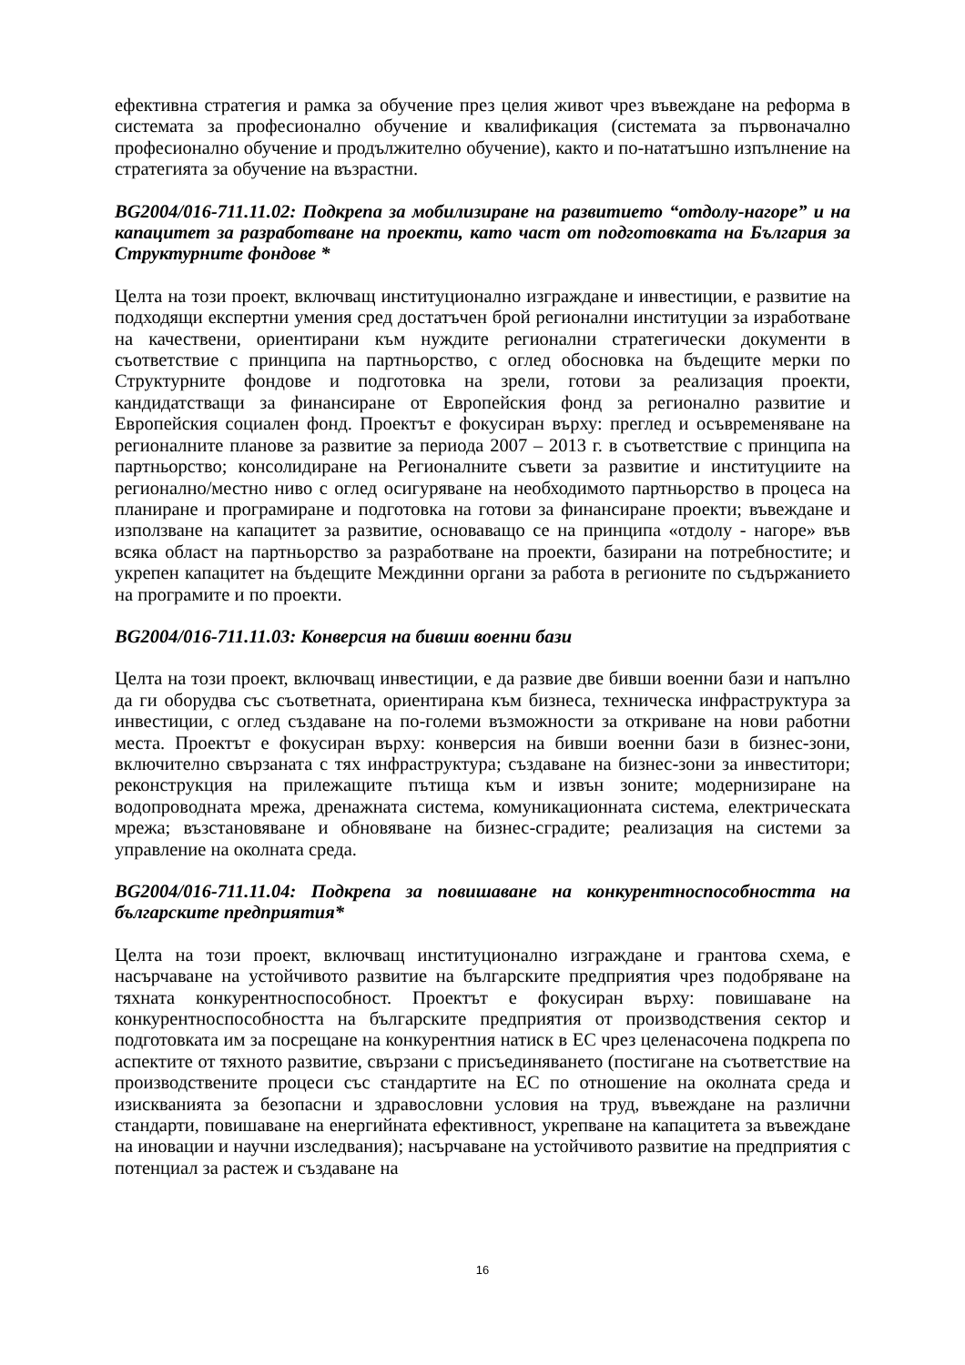ефективна стратегия и рамка за обучение през целия живот чрез въвеждане на реформа в системата за професионално обучение и квалификация (системата за първоначално професионално обучение и продължително обучение), както и по-нататъшно изпълнение на стратегията за обучение на възрастни.
BG2004/016-711.11.02: Подкрепа за мобилизиране на развитието “отдолу-нагоре” и на капацитет за разработване на проекти, като част от подготовката на България за Структурните фондове *
Целта на този проект, включващ институционално изграждане и инвестиции, е развитие на подходящи експертни умения сред достатъчен брой регионални институции за изработване на качествени, ориентирани към нуждите регионални стратегически документи в съответствие с принципа на партньорство, с оглед обосновка на бъдещите мерки по Структурните фондове и подготовка на зрели, готови за реализация проекти, кандидатстващи за финансиране от Европейския фонд за регионално развитие и Европейския социален фонд. Проектът е фокусиран върху: преглед и осъвременяване на регионалните планове за развитие за периода 2007 – 2013 г. в съответствие с принципа на партньорство; консолидиране на Регионалните съвети за развитие и институциите на регионално/местно ниво с оглед осигуряване на необходимото партньорство в процеса на планиране и програмиране и подготовка на готови за финансиране проекти; въвеждане и използване на капацитет за развитие, основаващо се на принципа «отдолу - нагоре» във всяка област на партньорство за разработване на проекти, базирани на потребностите; и укрепен капацитет на бъдещите Междинни органи за работа в регионите по съдържанието на програмите и по проекти.
BG2004/016-711.11.03: Конверсия на бивши военни бази
Целта на този проект, включващ инвестиции, е да развие две бивши военни бази и напълно да ги оборудва със съответната, ориентирана към бизнеса, техническа инфраструктура за инвестиции, с оглед създаване на по-големи възможности за откриване на нови работни места. Проектът е фокусиран върху: конверсия на бивши военни бази в бизнес-зони, включително свързаната с тях инфраструктура; създаване на бизнес-зони за инвеститори; реконструкция на прилежащите пътища към и извън зоните; модернизиране на водопроводната мрежа, дренажната система, комуникационната система, електрическата мрежа; възстановяване и обновяване на бизнес-сградите; реализация на системи за управление на околната среда.
BG2004/016-711.11.04: Подкрепа за повишаване на конкурентноспособността на българските предприятия*
Целта на този проект, включващ институционално изграждане и грантова схема, е насърчаване на устойчивото развитие на българските предприятия чрез подобряване на тяхната конкурентноспособност. Проектът е фокусиран върху: повишаване на конкурентноспособността на българските предприятия от производствения сектор и подготовката им за посрещане на конкурентния натиск в ЕС чрез целенасочена подкрепа по аспектите от тяхното развитие, свързани с присъединяването (постигане на съответствие на производствените процеси със стандартите на ЕС по отношение на околната среда и изискванията за безопасни и здравословни условия на труд, въвеждане на различни стандарти, повишаване на енергийната ефективност, укрепване на капацитета за въвеждане на иновации и научни изследвания); насърчаване на устойчивото развитие на предприятия с потенциал за растеж и създаване на
16